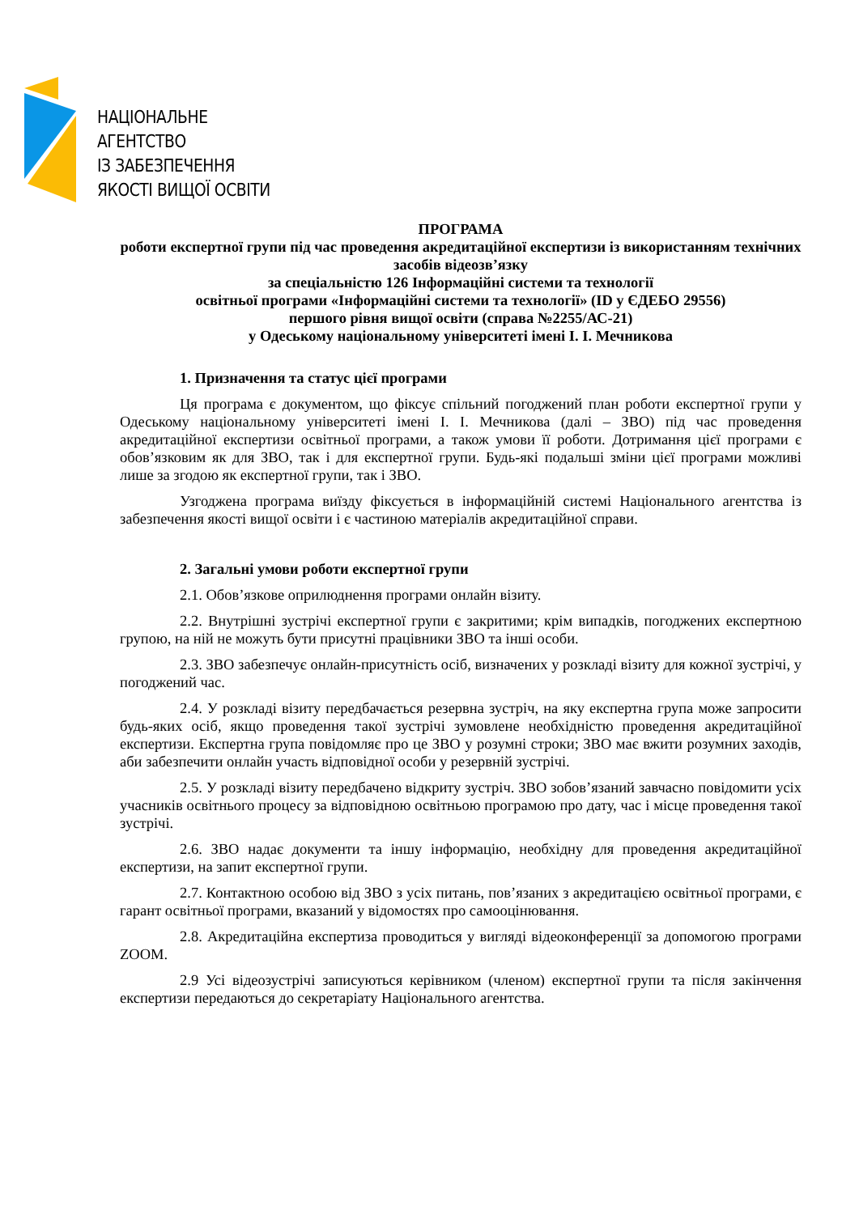НАЦІОНАЛЬНЕ
АГЕНТСТВО
ІЗ ЗАБЕЗПЕЧЕННЯ
ЯКОСТІ ВИЩОЇ ОСВІТИ
ПРОГРАМА
роботи експертної групи під час проведення акредитаційної експертизи із використанням технічних засобів відеозв’язку
за спеціальністю 126 Інформаційні системи та технології
освітньої програми «Інформаційні системи та технології» (ID у ЄДЕБО 29556)
першого рівня вищої освіти (справа №2255/АС-21)
у Одеському національному університеті імені І. І. Мечникова
1. Призначення та статус цієї програми
Ця програма є документом, що фіксує спільний погоджений план роботи експертної групи у Одеському національному університеті імені І. І. Мечникова (далі – ЗВО) під час проведення акредитаційної експертизи освітньої програми, а також умови її роботи. Дотримання цієї програми є обов’язковим як для ЗВО, так і для експертної групи. Будь-які подальші зміни цієї програми можливі лише за згодою як експертної групи, так і ЗВО.
Узгоджена програма виїзду фіксується в інформаційній системі Національного агентства із забезпечення якості вищої освіти і є частиною матеріалів акредитаційної справи.
2. Загальні умови роботи експертної групи
2.1. Обов’язкове оприлюднення програми онлайн візиту.
2.2. Внутрішні зустрічі експертної групи є закритими; крім випадків, погоджених експертною групою, на ній не можуть бути присутні працівники ЗВО та інші особи.
2.3. ЗВО забезпечує онлайн-присутність осіб, визначених у розкладі візиту для кожної зустрічі, у погоджений час.
2.4. У розкладі візиту передбачається резервна зустріч, на яку експертна група може запросити будь-яких осіб, якщо проведення такої зустрічі зумовлене необхідністю проведення акредитаційної експертизи. Експертна група повідомляє про це ЗВО у розумні строки; ЗВО має вжити розумних заходів, аби забезпечити онлайн участь відповідної особи у резервній зустрічі.
2.5. У розкладі візиту передбачено відкриту зустріч. ЗВО зобов’язаний завчасно повідомити усіх учасників освітнього процесу за відповідною освітньою програмою про дату, час і місце проведення такої зустрічі.
2.6. ЗВО надає документи та іншу інформацію, необхідну для проведення акредитаційної експертизи, на запит експертної групи.
2.7. Контактною особою від ЗВО з усіх питань, пов’язаних з акредитацією освітньої програми, є гарант освітньої програми, вказаний у відомостях про самооцінювання.
2.8. Акредитаційна експертиза проводиться у вигляді відеоконференції за допомогою програми ZOOM.
2.9 Усі відеозустрічі записуються керівником (членом) експертної групи та після закінчення експертизи передаються до секретаріату Національного агентства.